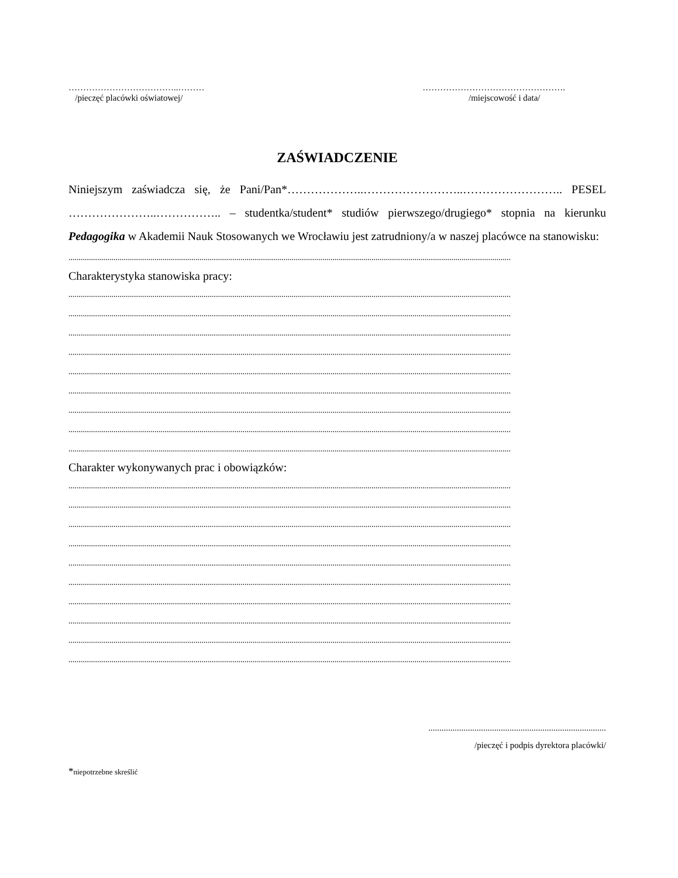………………………………..………
/pieczęć placówki oświatowej/
………………………………………….
/miejscowość i data/
ZAŚWIADCZENIE
Niniejszym zaświadcza się, że Pani/Pan*………………..……………………..…………………….. PESEL …………………..…………….. – studentka/student* studiów pierwszego/drugiego* stopnia na kierunku Pedagogika w Akademii Nauk Stosowanych we Wrocławiu jest zatrudniony/a w naszej placówce na stanowisku:
........................................................................................................................................................................................................................
Charakterystyka stanowiska pracy:
........................................................................................................................................................................................................................
........................................................................................................................................................................................................................
........................................................................................................................................................................................................................
........................................................................................................................................................................................................................
........................................................................................................................................................................................................................
........................................................................................................................................................................................................................
........................................................................................................................................................................................................................
........................................................................................................................................................................................................................
........................................................................................................................................................................................................................
Charakter wykonywanych prac i obowiązków:
........................................................................................................................................................................................................................
........................................................................................................................................................................................................................
........................................................................................................................................................................................................................
........................................................................................................................................................................................................................
........................................................................................................................................................................................................................
........................................................................................................................................................................................................................
........................................................................................................................................................................................................................
........................................................................................................................................................................................................................
........................................................................................................................................................................................................................
........................................................................................................................................................................................................................
.................................................................................
/pieczęć i podpis dyrektora placówki/
*niepotrzebne skreślić